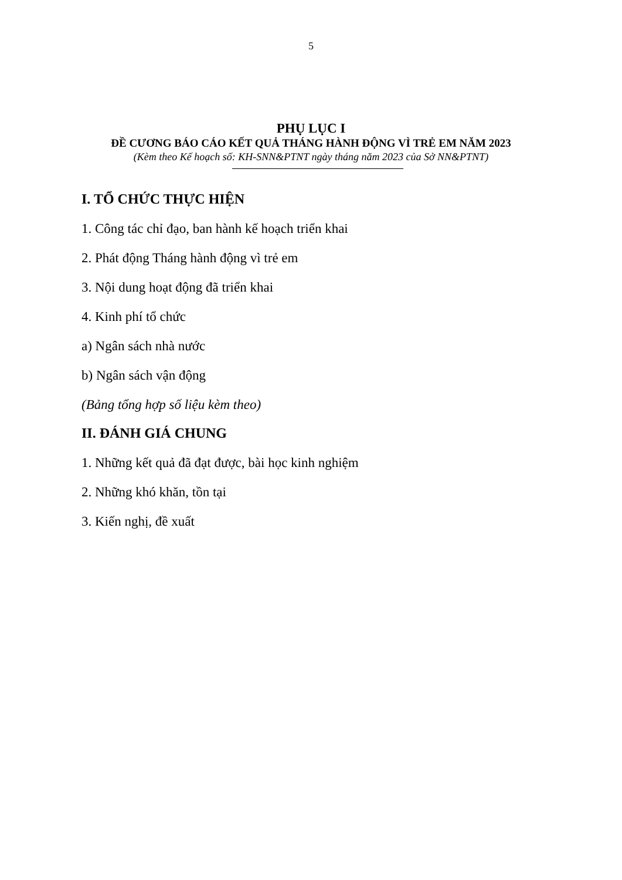5
PHỤ LỤC I
ĐỀ CƯƠNG BÁO CÁO KẾT QUẢ THÁNG HÀNH ĐỘNG VÌ TRẺ EM NĂM 2023
(Kèm theo Kế hoạch số: KH-SNN&PTNT ngày tháng năm 2023 của Sở NN&PTNT)
I. TỔ CHỨC THỰC HIỆN
1. Công tác chỉ đạo, ban hành kế hoạch triển khai
2. Phát động Tháng hành động vì trẻ em
3. Nội dung hoạt động đã triển khai
4. Kinh phí tổ chức
a) Ngân sách nhà nước
b) Ngân sách vận động
(Bảng tổng hợp số liệu kèm theo)
II. ĐÁNH GIÁ CHUNG
1. Những kết quả đã đạt được, bài học kinh nghiệm
2. Những khó khăn, tồn tại
3. Kiến nghị, đề xuất